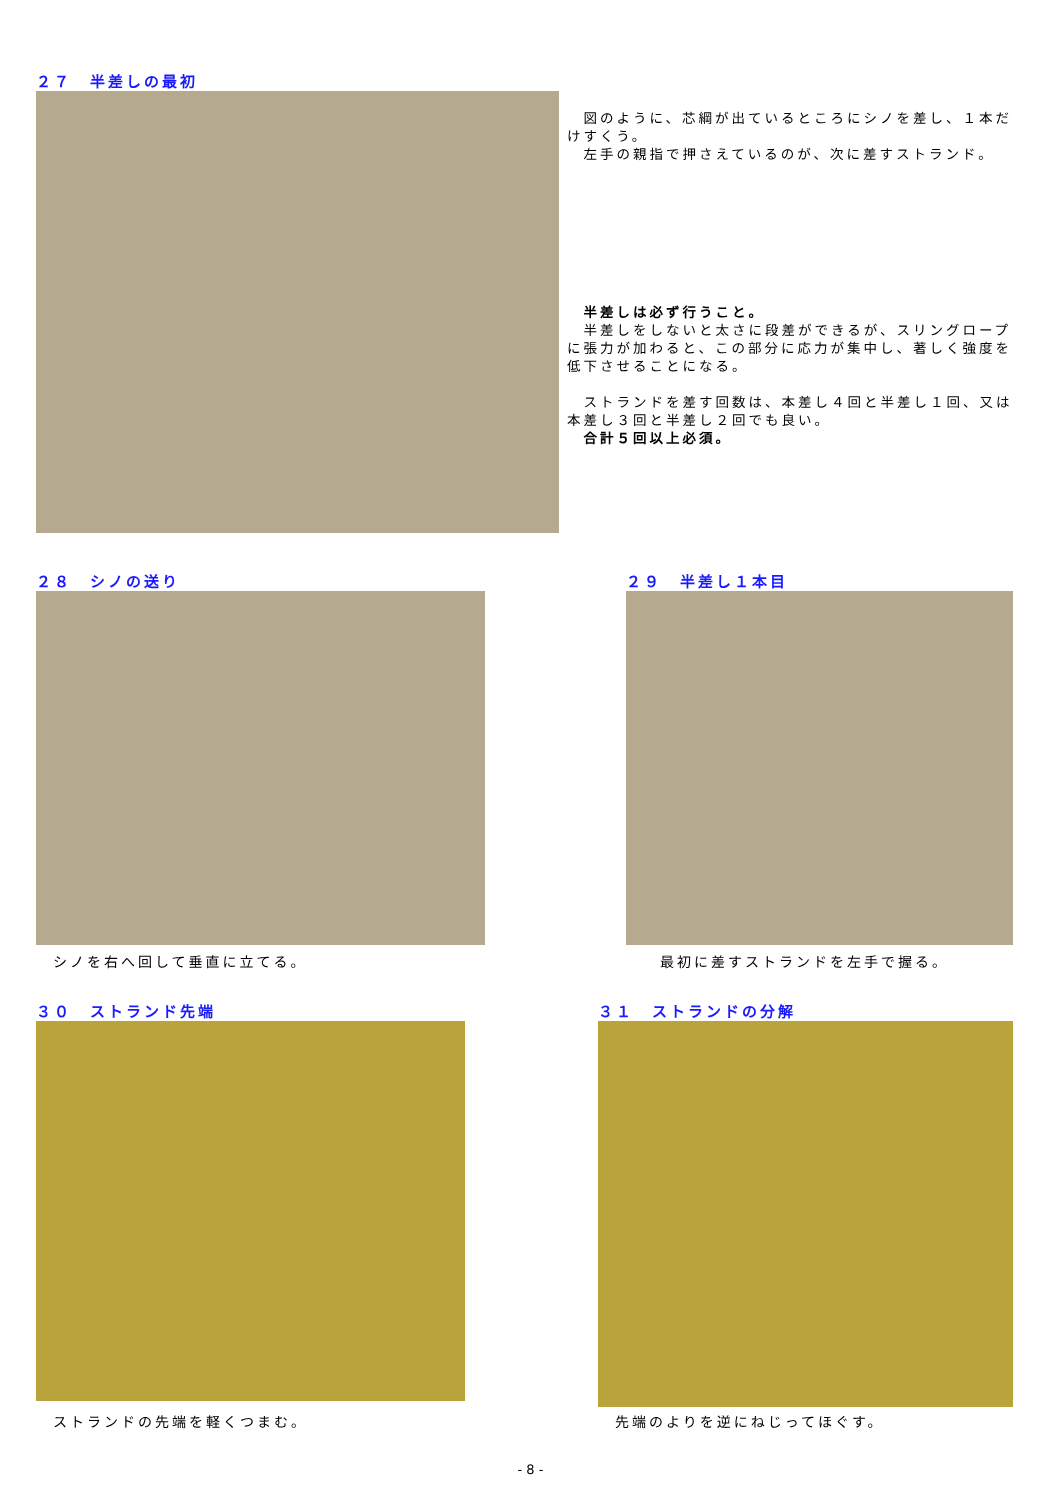２７　半差しの最初
　図のように、芯綱が出ているところにシノを差し、１本だけすくう。
　左手の親指で押さえているのが、次に差すストランド。
　半差しは必ず行うこと。
　半差しをしないと太さに段差ができるが、スリングロープに張力が加わると、この部分に応力が集中し、著しく強度を低下させることになる。
　ストランドを差す回数は、本差し４回と半差し１回、又は本差し３回と半差し２回でも良い。
　合計５回以上必須。
２８　シノの送り
　シノを右へ回して垂直に立てる。
２９　半差し１本目
　　最初に差すストランドを左手で握る。
３０　ストランド先端
　ストランドの先端を軽くつまむ。
３１　ストランドの分解
　先端のよりを逆にねじってほぐす。
- 8 -